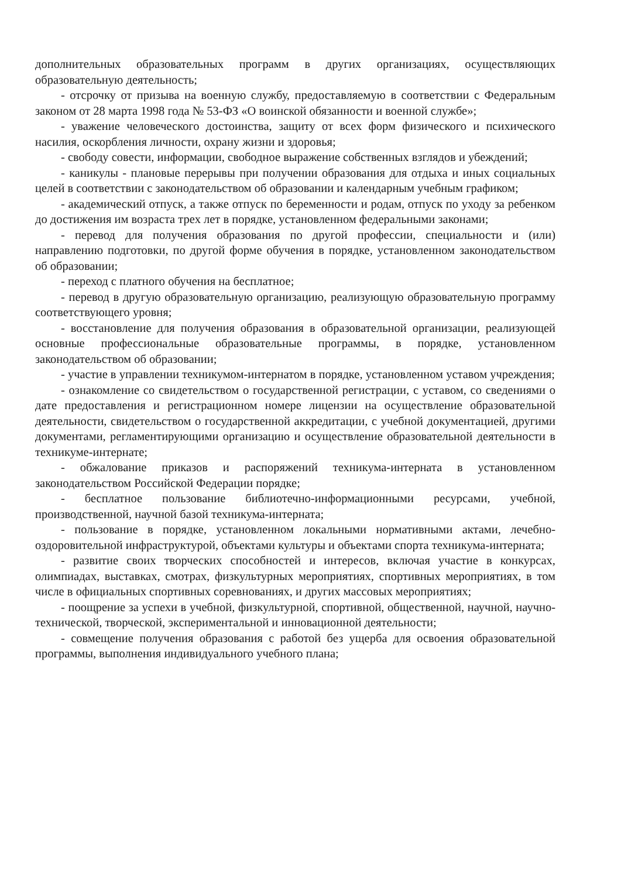дополнительных образовательных программ в других организациях, осуществляющих образовательную деятельность;
- отсрочку от призыва на военную службу, предоставляемую в соответствии с Федеральным законом от 28 марта 1998 года № 53-ФЗ «О воинской обязанности и военной службе»;
- уважение человеческого достоинства, защиту от всех форм физического и психического насилия, оскорбления личности, охрану жизни и здоровья;
- свободу совести, информации, свободное выражение собственных взглядов и убеждений;
- каникулы - плановые перерывы при получении образования для отдыха и иных социальных целей в соответствии с законодательством об образовании и календарным учебным графиком;
- академический отпуск, а также отпуск по беременности и родам, отпуск по уходу за ребенком до достижения им возраста трех лет в порядке, установленном федеральными законами;
- перевод для получения образования по другой профессии, специальности и (или) направлению подготовки, по другой форме обучения в порядке, установленном законодательством об образовании;
- переход с платного обучения на бесплатное;
- перевод в другую образовательную организацию, реализующую образовательную программу соответствующего уровня;
- восстановление для получения образования в образовательной организации, реализующей основные профессиональные образовательные программы, в порядке, установленном законодательством об образовании;
- участие в управлении техникумом-интернатом в порядке, установленном уставом учреждения;
- ознакомление со свидетельством о государственной регистрации, с уставом, со сведениями о дате предоставления и регистрационном номере лицензии на осуществление образовательной деятельности, свидетельством о государственной аккредитации, с учебной документацией, другими документами, регламентирующими организацию и осуществление образовательной деятельности в техникуме-интернате;
- обжалование приказов и распоряжений техникума-интерната в установленном законодательством Российской Федерации порядке;
- бесплатное пользование библиотечно-информационными ресурсами, учебной, производственной, научной базой техникума-интерната;
- пользование в порядке, установленном локальными нормативными актами, лечебно-оздоровительной инфраструктурой, объектами культуры и объектами спорта техникума-интерната;
- развитие своих творческих способностей и интересов, включая участие в конкурсах, олимпиадах, выставках, смотрах, физкультурных мероприятиях, спортивных мероприятиях, в том числе в официальных спортивных соревнованиях, и других массовых мероприятиях;
- поощрение за успехи в учебной, физкультурной, спортивной, общественной, научной, научно-технической, творческой, экспериментальной и инновационной деятельности;
- совмещение получения образования с работой без ущерба для освоения образовательной программы, выполнения индивидуального учебного плана;